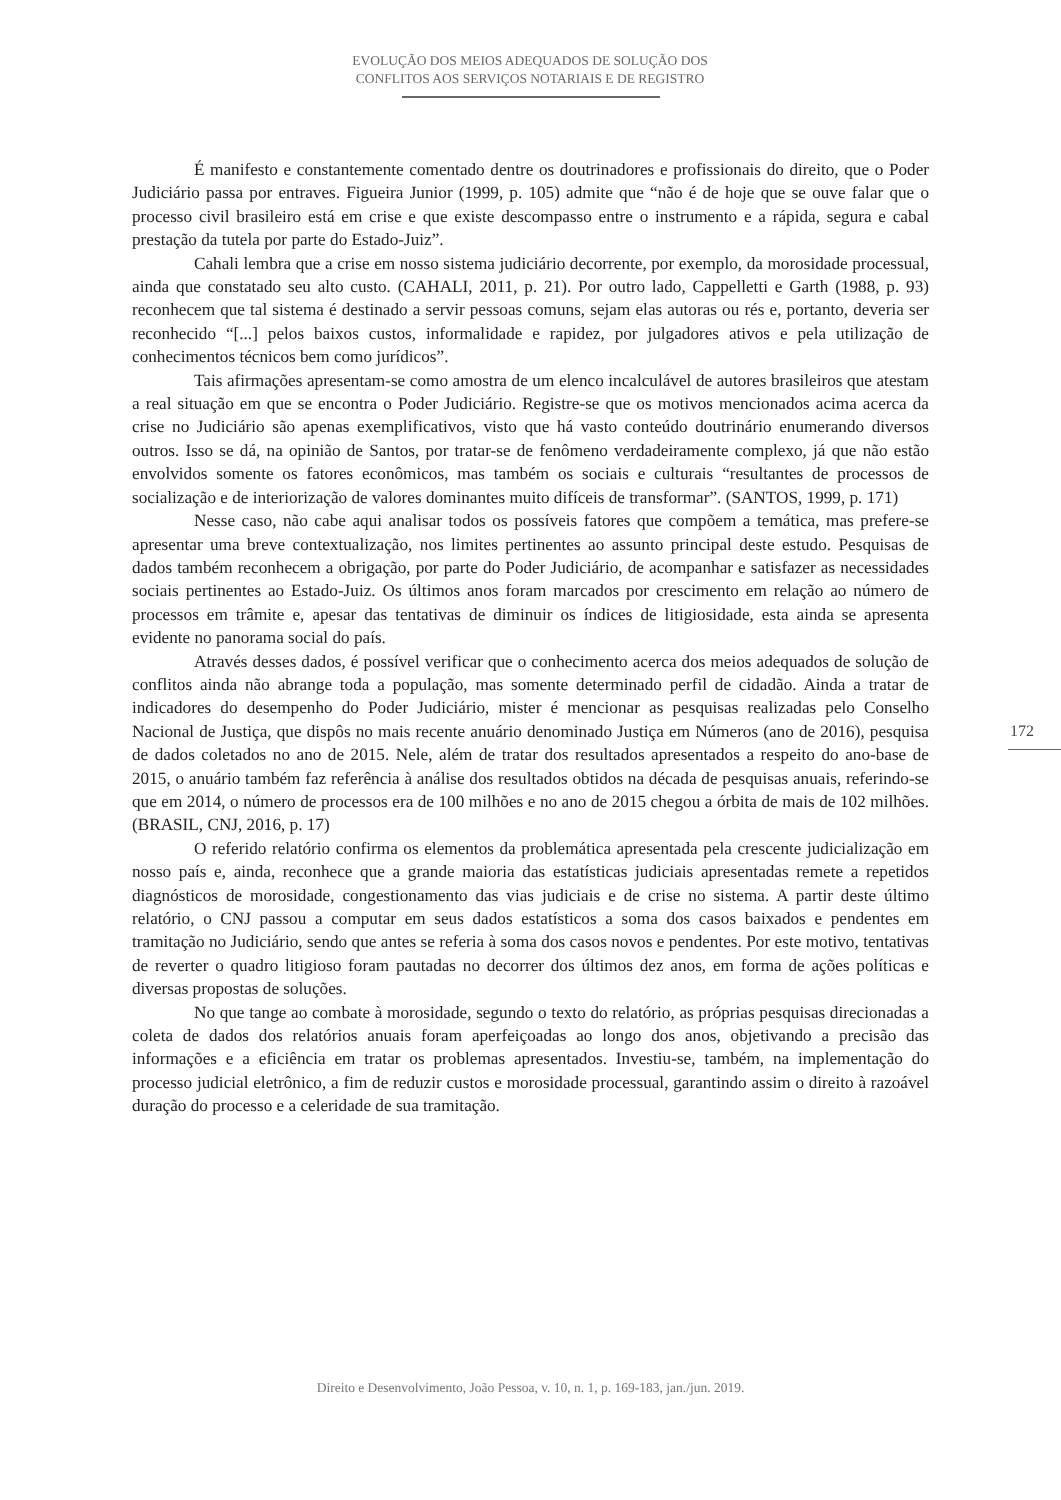EVOLUÇÃO DOS MEIOS ADEQUADOS DE SOLUÇÃO DOS
CONFLITOS AOS SERVIÇOS NOTARIAIS E DE REGISTRO
É manifesto e constantemente comentado dentre os doutrinadores e profissionais do direito, que o Poder Judiciário passa por entraves. Figueira Junior (1999, p. 105) admite que “não é de hoje que se ouve falar que o processo civil brasileiro está em crise e que existe descompasso entre o instrumento e a rápida, segura e cabal prestação da tutela por parte do Estado-Juiz”.
Cahali lembra que a crise em nosso sistema judiciário decorrente, por exemplo, da morosidade processual, ainda que constatado seu alto custo. (CAHALI, 2011, p. 21). Por outro lado, Cappelletti e Garth (1988, p. 93) reconhecem que tal sistema é destinado a servir pessoas comuns, sejam elas autoras ou rés e, portanto, deveria ser reconhecido “[...] pelos baixos custos, informalidade e rapidez, por julgadores ativos e pela utilização de conhecimentos técnicos bem como jurídicos”.
Tais afirmações apresentam-se como amostra de um elenco incalculável de autores brasileiros que atestam a real situação em que se encontra o Poder Judiciário. Registre-se que os motivos mencionados acima acerca da crise no Judiciário são apenas exemplificativos, visto que há vasto conteúdo doutrinário enumerando diversos outros. Isso se dá, na opinião de Santos, por tratar-se de fenômeno verdadeiramente complexo, já que não estão envolvidos somente os fatores econômicos, mas também os sociais e culturais “resultantes de processos de socialização e de interiorização de valores dominantes muito difíceis de transformar”. (SANTOS, 1999, p. 171)
Nesse caso, não cabe aqui analisar todos os possíveis fatores que compõem a temática, mas prefere-se apresentar uma breve contextualização, nos limites pertinentes ao assunto principal deste estudo. Pesquisas de dados também reconhecem a obrigação, por parte do Poder Judiciário, de acompanhar e satisfazer as necessidades sociais pertinentes ao Estado-Juiz. Os últimos anos foram marcados por crescimento em relação ao número de processos em trâmite e, apesar das tentativas de diminuir os índices de litigiosidade, esta ainda se apresenta evidente no panorama social do país.
Através desses dados, é possível verificar que o conhecimento acerca dos meios adequados de solução de conflitos ainda não abrange toda a população, mas somente determinado perfil de cidadão. Ainda a tratar de indicadores do desempenho do Poder Judiciário, mister é mencionar as pesquisas realizadas pelo Conselho Nacional de Justiça, que dispôs no mais recente anuário denominado Justiça em Números (ano de 2016), pesquisa de dados coletados no ano de 2015. Nele, além de tratar dos resultados apresentados a respeito do ano-base de 2015, o anuário também faz referência à análise dos resultados obtidos na década de pesquisas anuais, referindo-se que em 2014, o número de processos era de 100 milhões e no ano de 2015 chegou a órbita de mais de 102 milhões. (BRASIL, CNJ, 2016, p. 17)
O referido relatório confirma os elementos da problemática apresentada pela crescente judicialização em nosso país e, ainda, reconhece que a grande maioria das estatísticas judiciais apresentadas remete a repetidos diagnósticos de morosidade, congestionamento das vias judiciais e de crise no sistema. A partir deste último relatório, o CNJ passou a computar em seus dados estatísticos a soma dos casos baixados e pendentes em tramitação no Judiciário, sendo que antes se referia à soma dos casos novos e pendentes. Por este motivo, tentativas de reverter o quadro litigioso foram pautadas no decorrer dos últimos dez anos, em forma de ações políticas e diversas propostas de soluções.
No que tange ao combate à morosidade, segundo o texto do relatório, as próprias pesquisas direcionadas a coleta de dados dos relatórios anuais foram aperfeiçoadas ao longo dos anos, objetivando a precisão das informações e a eficiência em tratar os problemas apresentados. Investiu-se, também, na implementação do processo judicial eletrônico, a fim de reduzir custos e morosidade processual, garantindo assim o direito à razoável duração do processo e a celeridade de sua tramitação.
172
Direito e Desenvolvimento, João Pessoa, v. 10, n. 1, p. 169-183, jan./jun. 2019.